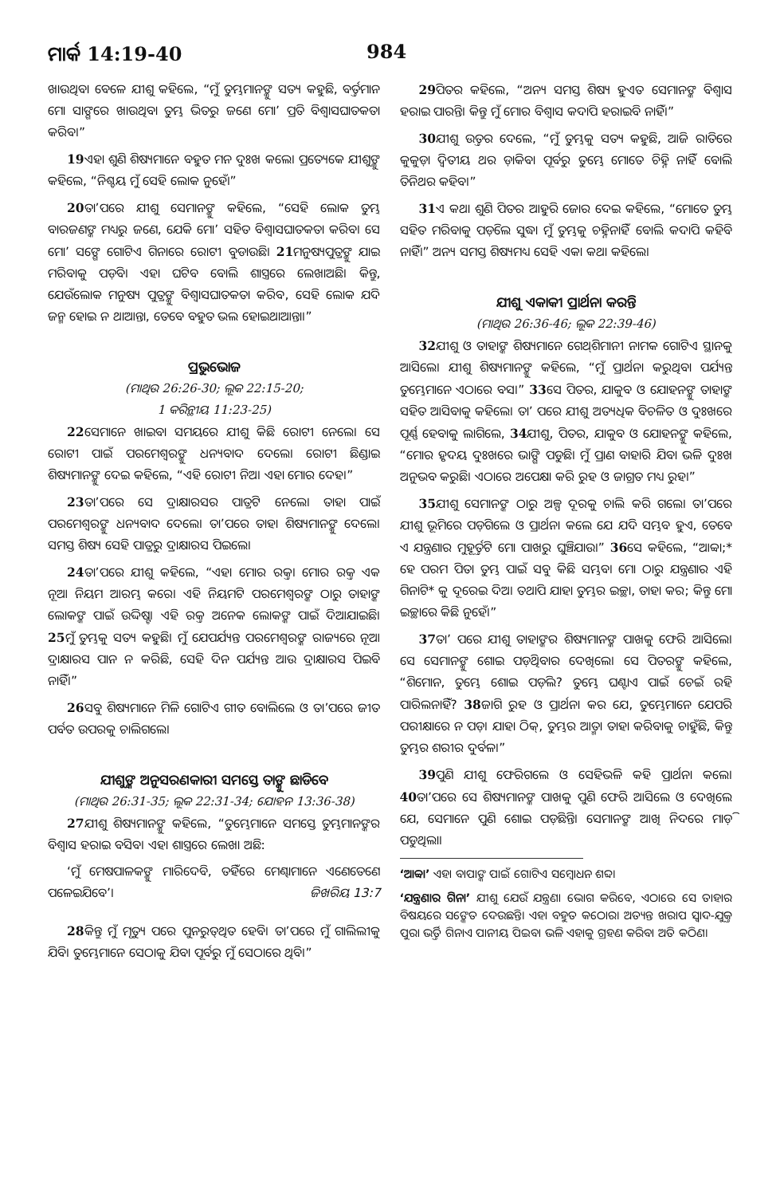ମାର୍କ 14:19-40 984
ଖାଉଥିବା ବେଳେ ଯୀଶୁ କହିଲେ, “ମୁଁ ତୁମ୍ଭମାନଙ୍କୁ ସତ୍ୟ କହୁଛି, ବର୍ତ୍ତମାନ ମୋ ସାଙ୍ଗରେ ଖାଉଥିବା ତୁମ୍ଭ ଭିତରୁ ଜଣେ ମୋ’ ପ୍ରତି ବିଶ୍ୱାସଘାତକତା କରିବ।”
19ଏହା ଶୁଣି ଶିଷ୍ୟମାନେ ବହୁତ ମନ ଦୁଃଖ କଲେ। ପ୍ରତ୍ୟେକେ ଯୀଶୁଙ୍କୁ କହିଲେ, “ନିଶ୍ଚୟ ମୁଁ ସେହି ଲୋକ ନୁହେଁ।”
20ତା’ପରେ ଯୀଶୁ ସେମାନଙ୍କୁ କହିଲେ, “ସେହି ଲୋକ ତୁମ୍ଭ ବାରଜଣଙ୍କ ମଧ୍ୟରୁ ଜଣେ, ଯେକି ମୋ’ ସହିତ ବିଶ୍ୱାସଘାତକତା କରିବ। ସେ ମୋ’ ସଙ୍ଗେ ଗୋଟିଏ ଗିନାରେ ରୋଟୀ ବୁଡାଉଛି। 21ମନୁଷ୍ୟପୁତ୍ରଙ୍କୁ ଯାଇ ମରିବାକୁ ପଡ଼ିବ। ଏହା ଘଟିବ ବୋଲି ଶାସ୍ତ୍ରରେ ଲେଖାଅଛି। କିନ୍ତୁ, ଯେଉଁଲୋକ ମନୁଷ୍ୟ ପୁତ୍ରଙ୍କୁ ବିଶ୍ୱାସଘାତକତା କରିବ, ସେହି ଲୋକ ଯଦି ଜନ୍ମ ହୋଇ ନ ଥାଆନ୍ତା, ତେବେ ବହୁତ ଭଲ ହୋଇଥାଆନ୍ତା।”
ପ୍ରଭୁଭୋଜ
(ମାଥିଉ 26:26-30; ଲୂକ 22:15-20;
1 କରିନ୍ଥୀୟ 11:23-25)
22ସେମାନେ ଖାଇବା ସମୟରେ ଯୀଶୁ କିଛି ରୋଟୀ ନେଲେ। ସେ ରୋଟୀ ପାଇଁ ପରମେଶ୍ୱରଙ୍କୁ ଧନ୍ୟବାଦ ଦେଲେ। ରୋଟୀ ଛିଣ୍ଡାଇ ଶିଷ୍ୟମାନଙ୍କୁ ଦେଇ କହିଲେ, “ଏହି ରୋଟୀ ନିଅ। ଏହା ମୋର ଦେହ।”
23ତା’ପରେ ସେ ଦ୍ରାକ୍ଷାରସର ପାତ୍ରଟି ନେଲେ। ତାହା ପାଇଁ ପରମେଶ୍ୱରଙ୍କୁ ଧନ୍ୟବାଦ ଦେଲେ। ତା’ପରେ ତାହା ଶିଷ୍ୟମାନଙ୍କୁ ଦେଲେ। ସମସ୍ତ ଶିଷ୍ୟ ସେହି ପାତ୍ରରୁ ଦ୍ରାକ୍ଷାରସ ପିଇଲେ।
24ତା’ପରେ ଯୀଶୁ କହିଲେ, “ଏହା ମୋର ରକ୍ତ। ମୋର ରକ୍ତ ଏକ ନୂଆ ନିୟମ ଆରମ୍ଭ କରେ। ଏହି ନିୟମଟି ପରମେଶ୍ୱରଙ୍କ ଠାରୁ ତାହାଙ୍କ ଲୋକଙ୍କ ପାଇଁ ଉଦ୍ଦିଷ୍ଟ। ଏହି ରକ୍ତ ଅନେକ ଲୋକଙ୍କ ପାଇଁ ଦିଆଯାଇଛି। 25ମୁଁ ତୁମ୍ଭକୁ ସତ୍ୟ କହୁଛି। ମୁଁ ଯେପର୍ଯ୍ୟନ୍ତ ପରମେଶ୍ୱରଙ୍କ ରାଜ୍ୟରେ ନୂଆ ଦ୍ରାକ୍ଷାରସ ପାନ ନ କରିଛି, ସେହି ଦିନ ପର୍ଯ୍ୟନ୍ତ ଆଉ ଦ୍ରାକ୍ଷାରସ ପିଇବି ନାହିଁ।”
26ସବୁ ଶିଷ୍ୟମାନେ ମିଳି ଗୋଟିଏ ଗୀତ ବୋଲିଲେ ଓ ତା’ପରେ ଜୀତ ପର୍ବତ ଉପରକୁ ଚାଲିଗଲେ।
ଯୀଶୁଙ୍କ ଅନୁସରଣକାରୀ ସମସ୍ତେ ତାଙ୍କୁ ଛାଡିବେ
(ମାଥିଉ 26:31-35; ଲୂକ 22:31-34; ଯୋହନ 13:36-38)
27ଯୀଶୁ ଶିଷ୍ୟମାନଙ୍କୁ କହିଲେ, “ତୁମ୍ଭେମାନେ ସମସ୍ତେ ତୁମ୍ଭମାନଙ୍କର ବିଶ୍ୱାସ ହରାଇ ବସିବ। ଏହା ଶାସ୍ତ୍ରରେ ଲେଖା ଅଛି:
‘ମୁଁ ମେଷପାଳକଙ୍କୁ ମାରିଦେବି, ତହିଁରେ ମେଣ୍ଢାମାନେ ଏଣେତେଣେ ପଳେଇଯିବେ’। ଜିଖରିୟ 13:7
28କିନ୍ତୁ ମୁଁ ମୃତ୍ୟୁ ପରେ ପୁନରୁତ୍‌ଥିତ ହେବି। ତା’ପରେ ମୁଁ ଗାଲିଲୀକୁ ଯିବି। ତୁମ୍ଭେମାନେ ସେଠାକୁ ଯିବା ପୂର୍ବରୁ ମୁଁ ସେଠାରେ ଥିବି।”
29ପିତର କହିଲେ, “ଅନ୍ୟ ସମସ୍ତ ଶିଷ୍ୟ ହୁଏତ ସେମାନଙ୍କ ବିଶ୍ୱାସ ହରାଇ ପାରନ୍ତି। କିନ୍ତୁ ମୁଁ ମୋର ବିଶ୍ୱାସ କଦାପି ହରାଇବି ନାହିଁ।”
30ଯୀଶୁ ଉତ୍ତର ଦେଲେ, “ମୁଁ ତୁମ୍ଭକୁ ସତ୍ୟ କହୁଛି, ଆଜି ରାତିରେ କୁକୁଡ଼ା ଦ୍ୱିତୀୟ ଥର ଡ଼ାକିବା ପୂର୍ବରୁ ତୁମ୍ଭେ ମୋତେ ଚିହ୍ନି ନାହିଁ ବୋଲି ତିନିଥର କହିବ।”
31ଏ କଥା ଶୁଣି ପିତର ଆହୁରି ଜୋର ଦେଇ କହିଲେ, “ମୋତେ ତୁମ୍ଭ ସହିତ ମରିବାକୁ ପଡ଼ିଲେ ସୁଦ୍ଧା ମୁଁ ତୁମ୍ଭକୁ ଚହ୍ନିନାହିଁ ବୋଲି କଦାପି କହିବି ନାହିଁ।” ଅନ୍ୟ ସମସ୍ତ ଶିଷ୍ୟମଧ୍ୟ ସେହି ଏକା କଥା କହିଲେ।
ଯୀଶୁ ଏକାକୀ ପ୍ରାର୍ଥନା କରନ୍ତି
(ମାଥିଉ 26:36-46; ଲୂକ 22:39-46)
32ଯୀଶୁ ଓ ତାହାଙ୍କ ଶିଷ୍ୟମାନେ ଗେଥ୍‌ଶିମାନୀ ନାମକ ଗୋଟିଏ ସ୍ଥାନକୁ ଆସିଲେ। ଯୀଶୁ ଶିଷ୍ୟମାନଙ୍କୁ କହିଲେ, “ମୁଁ ପ୍ରାର୍ଥନା କରୁଥିବା ପର୍ଯ୍ୟନ୍ତ ତୁମ୍ଭେମାନେ ଏଠାରେ ବସ।” 33ସେ ପିତର, ଯାକୁବ ଓ ଯୋହନଙ୍କୁ ତାହାଙ୍କ ସହିତ ଆସିବାକୁ କହିଲେ। ତା’ ପରେ ଯୀଶୁ ଅତ୍ୟଧିକ ବିଚଳିତ ଓ ଦୁଃଖରେ ପୂର୍ଣ୍ଣ ହେବାକୁ ଲାଗିଲେ, 34ଯୀଶୁ, ପିତର, ଯାକୁବ ଓ ଯୋହନଙ୍କୁ କହିଲେ, “ମୋର ହୃଦୟ ଦୁଃଖରେ ଭାଙ୍ଗି ପଡୁଛି। ମୁଁ ପ୍ରାଣ ବାହାରି ଯିବା ଭଳି ଦୁଃଖ ଅନୁଭବ କରୁଛି। ଏଠାରେ ଅପେକ୍ଷା କରି ରୁହ ଓ ଜାଗ୍ରତ ମଧ୍ୟ ରୁହ।”
35ଯୀଶୁ ସେମାନଙ୍କ ଠାରୁ ଅଳ୍ପ ଦୂରକୁ ଚାଲି କରି ଗଲେ। ତା’ପରେ ଯୀଶୁ ଭୂମିରେ ପଡ଼ିଗଲେ ଓ ପ୍ରାର୍ଥନା କଲେ ଯେ ଯଦି ସମ୍ଭବ ହୁଏ, ତେବେ ଏ ଯନ୍ତ୍ରଣାର ମୁହୂର୍ତ୍ତଟି ମୋ ପାଖରୁ ଘୁଞ୍ଚିଯାଉ।” 36ସେ କହିଲେ, “ଆବ୍ବା;* ହେ ପରମ ପିତା ତୁମ୍ଭ ପାଇଁ ସବୁ କିଛି ସମ୍ଭବ। ମୋ ଠାରୁ ଯନ୍ତ୍ରଣାର ଏହି ଗିନାଟି* କୁ ଦୂରେଇ ଦିଅ। ତଥାପି ଯାହା ତୁମ୍ଭର ଇଚ୍ଛା, ତାହା କର; କିନ୍ତୁ ମୋ ଇଚ୍ଛାରେ କିଛି ନୁହେଁ।”
37ତା’ ପରେ ଯୀଶୁ ତାହାଙ୍କର ଶିଷ୍ୟମାନଙ୍କ ପାଖକୁ ଫେରି ଆସିଲେ। ସେ ସେମାନଙ୍କୁ ଶୋଇ ପଡ଼ିଥିବାର ଦେଖିଲେ। ସେ ପିତରଙ୍କୁ କହିଲେ, “ଶିମୋନ, ତୁମ୍ଭେ ଶୋଇ ପଡ଼ିଲ? ତୁମ୍ଭେ ଘଣ୍ଟାଏ ପାଇଁ ଚେଇଁ ରହି ପାରିଲନାହିଁ? 38ଜାଗି ରୁହ ଓ ପ୍ରାର୍ଥନା କର ଯେ, ତୁମ୍ଭେମାନେ ଯେପରି ପରୀକ୍ଷାରେ ନ ପଡ଼। ଯାହା ଠିକ୍, ତୁମ୍ଭର ଆତ୍ମା ତାହା କରିବାକୁ ଚାହୁଁଛି, କିନ୍ତୁ ତୁମ୍ଭର ଶରୀର ଦୁର୍ବଳ।”
39ପୁଣି ଯୀଶୁ ଫେରିଗଲେ ଓ ସେହିଭଳି କହି ପ୍ରାର୍ଥନା କଲେ। 40ତା’ପରେ ସେ ଶିଷ୍ୟମାନଙ୍କ ପାଖକୁ ପୁଣି ଫେରି ଆସିଲେ ଓ ଦେଖିଲେ ଯେ, ସେମାନେ ପୁଣି ଶୋଇ ପଡ଼ିଛନ୍ତି। ସେମାନଙ୍କ ଆଖି ନିଦରେ ମାଡ଼ି ପଡୁଥିଲା।
‘ଆବ୍ବା’ ଏହା ବାପାଙ୍କ ପାଇଁ ଗୋଟିଏ ସମ୍ବୋଧନ ଶବ୍ଦ।
‘ଯନ୍ତ୍ରଣାର ଗିନା’ ଯୀଶୁ ଯେଉଁ ଯନ୍ତ୍ରଣା ଭୋଗ କରିବେ, ଏଠାରେ ସେ ତାହାର ବିଷୟରେ ସଙ୍କେତ ଦେଉଛନ୍ତି। ଏହା ବହୁତ କଠୋର। ଅତ୍ୟନ୍ତ ଖରାପ ସ୍ୱାଦ-ଯୁକ୍ତ ପୁରା ଭର୍ତ୍ତି ଗିନାଏ ପାନୀୟ ପିଇବା ଭଳି ଏହାକୁ ଗ୍ରହଣ କରିବା ଅତି କଠିଣ।